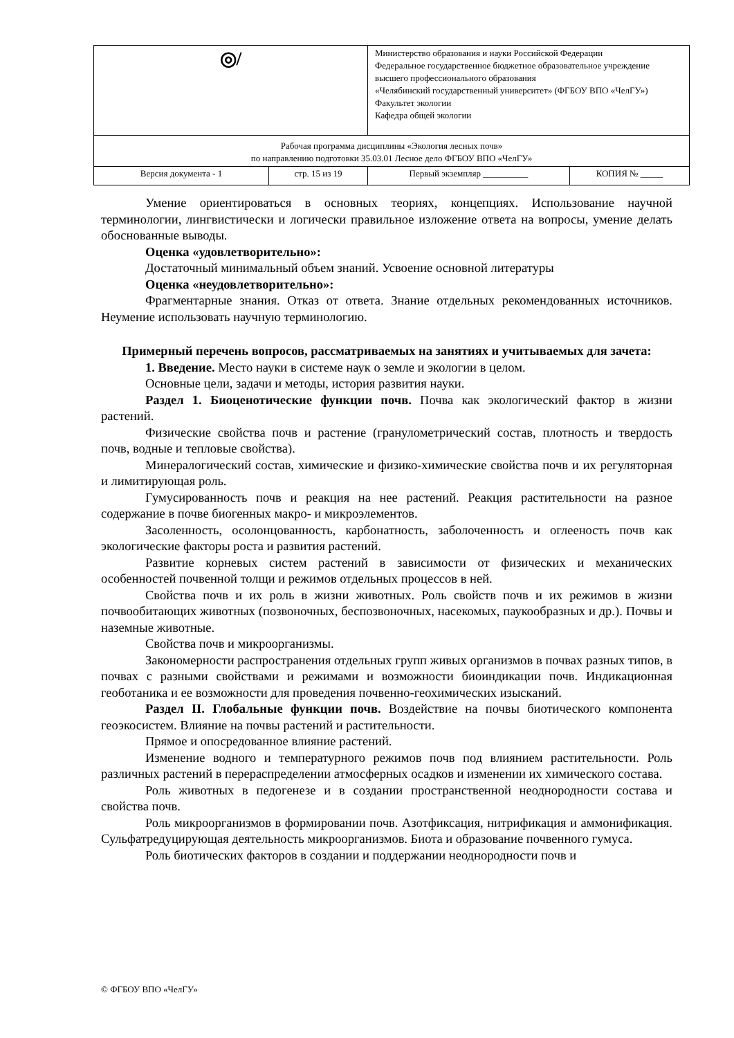| ◎/ | | Министерство образования и науки Российской Федерации Федеральное государственное бюджетное образовательное учреждение высшего профессионального образования «Челябинский государственный университет» (ФГБОУ ВПО «ЧелГУ») Факультет экологии Кафедра общей экологии | |
| Рабочая программа дисциплины «Экология лесных почв» по направлению подготовки 35.03.01 Лесное дело ФГБОУ ВПО «ЧелГУ» | | | |
| Версия документа - 1 | стр. 15 из 19 | Первый экземпляр __________ | КОПИЯ № _____ |
Умение ориентироваться в основных теориях, концепциях. Использование научной терминологии, лингвистически и логически правильное изложение ответа на вопросы, умение делать обоснованные выводы.
Оценка «удовлетворительно»:
Достаточный минимальный объем знаний. Усвоение основной литературы
Оценка «неудовлетворительно»:
Фрагментарные знания. Отказ от ответа. Знание отдельных рекомендованных источников. Неумение использовать научную терминологию.
Примерный перечень вопросов, рассматриваемых на занятиях и учитываемых для зачета:
1. Введение. Место науки в системе наук о земле и экологии в целом.
Основные цели, задачи и методы, история развития науки.
Раздел 1. Биоценотические функции почв. Почва как экологический фактор в жизни растений.
Физические свойства почв и растение (гранулометрический состав, плотность и твердость почв, водные и тепловые свойства).
Минералогический состав, химические и физико-химические свойства почв и их регуляторная и лимитирующая роль.
Гумусированность почв и реакция на нее растений. Реакция растительности на разное содержание в почве биогенных макро- и микроэлементов.
Засоленность, осолонцованность, карбонатность, заболоченность и оглееность почв как экологические факторы роста и развития растений.
Развитие корневых систем растений в зависимости от физических и механических особенностей почвенной толщи и режимов отдельных процессов в ней.
Свойства почв и их роль в жизни животных. Роль свойств почв и их режимов в жизни почвообитающих животных (позвоночных, беспозвоночных, насекомых, паукообразных и др.). Почвы и наземные животные.
Свойства почв и микроорганизмы.
Закономерности распространения отдельных групп живых организмов в почвах разных типов, в почвах с разными свойствами и режимами и возможности биоиндикации почв. Индикационная геоботаника и ее возможности для проведения почвенно-геохимических изысканий.
Раздел II. Глобальные функции почв. Воздействие на почвы биотического компонента геоэкосистем. Влияние на почвы растений и растительности.
Прямое и опосредованное влияние растений.
Изменение водного и температурного режимов почв под влиянием растительности. Роль различных растений в перераспределении атмосферных осадков и изменении их химического состава.
Роль животных в педогенезе и в создании пространственной неоднородности состава и свойства почв.
Роль микроорганизмов в формировании почв. Азотфиксация, нитрификация и аммонификация. Сульфатредуцирующая деятельность микроорганизмов. Биота и образование почвенного гумуса.
Роль биотических факторов в создании и поддержании неоднородности почв и
© ФГБОУ ВПО «ЧелГУ»